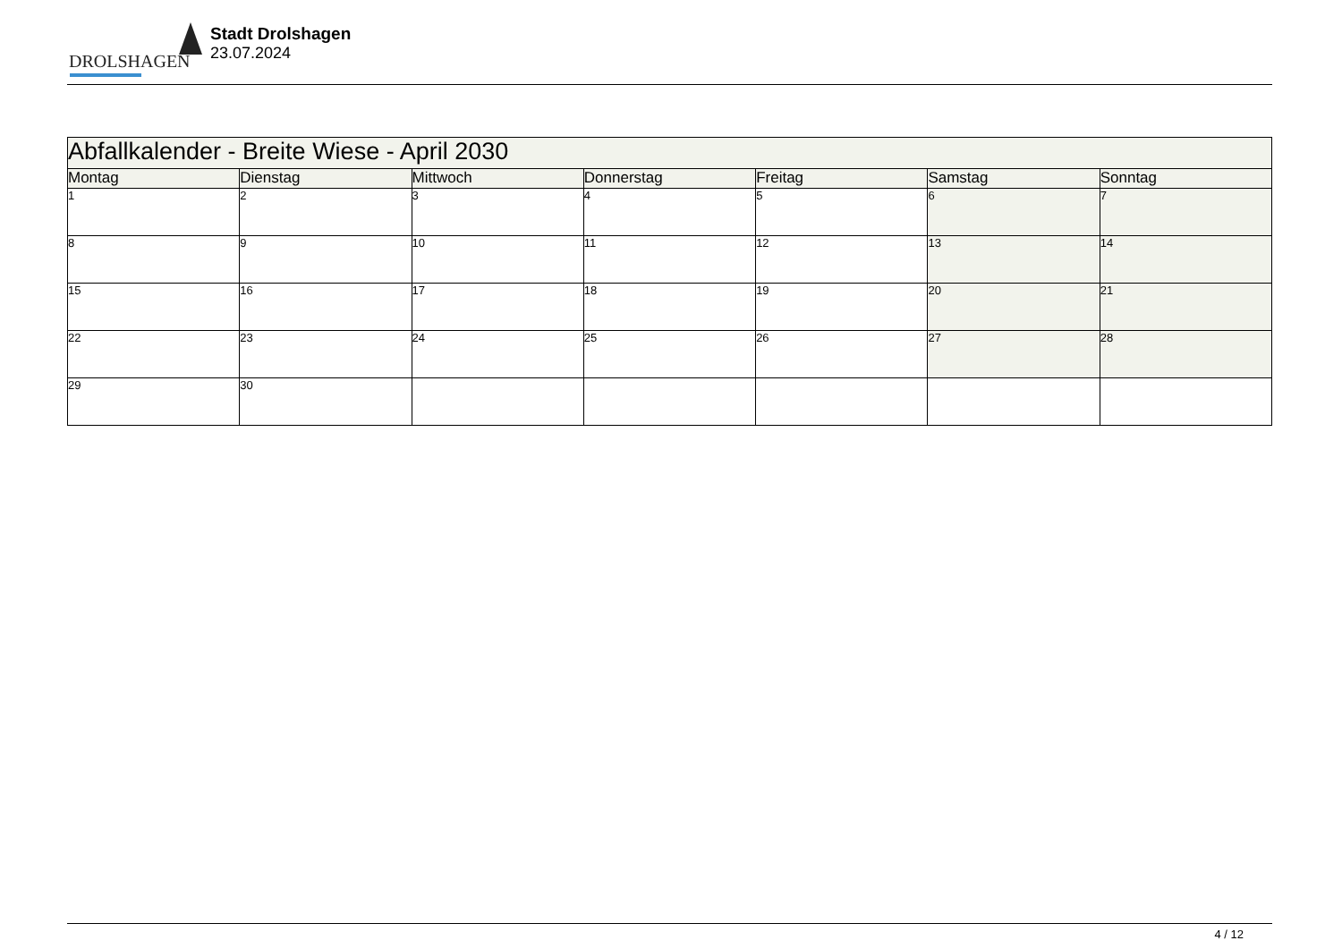DROLSHAGEN
Stadt Drolshagen
23.07.2024
| Abfallkalender - Breite Wiese - April 2030 | | | | | | |
| Montag | Dienstag | Mittwoch | Donnerstag | Freitag | Samstag | Sonntag |
| 1 | 2 | 3 | 4 | 5 | 6 | 7 |
| 8 | 9 | 10 | 11 | 12 | 13 | 14 |
| 15 | 16 | 17 | 18 | 19 | 20 | 21 |
| 22 | 23 | 24 | 25 | 26 | 27 | 28 |
| 29 | 30 | | | | | |
4 / 12